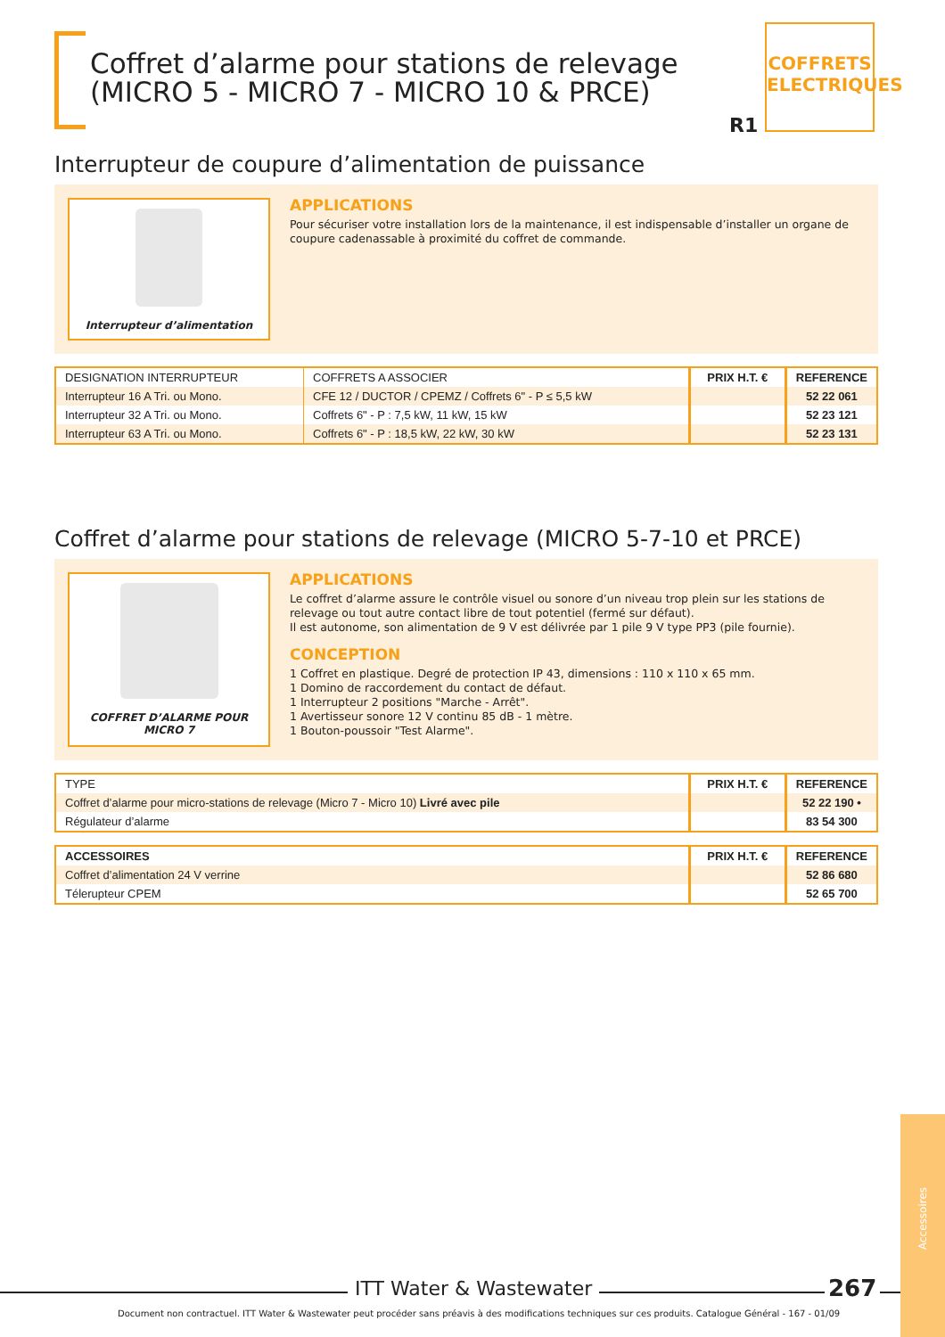Coffret d’alarme pour stations de relevage
(MICRO 5 - MICRO 7 - MICRO 10 & PRCE)
R1
COFFRETS ELECTRIQUES
Interrupteur de coupure d’alimentation de puissance
Interrupteur d’alimentation
APPLICATIONS
Pour sécuriser votre installation lors de la maintenance, il est indispensable d’installer un organe de coupure cadenassable à proximité du coffret de commande.
| DESIGNATION INTERRUPTEUR | COFFRETS A ASSOCIER | PRIX H.T. € | REFERENCE |
| --- | --- | --- | --- |
| Interrupteur 16 A Tri. ou Mono. | CFE 12 / DUCTOR / CPEMZ / Coffrets 6" - P ≤ 5,5 kW | | 52 22 061 |
| Interrupteur 32 A Tri. ou Mono. | Coffrets 6" - P : 7,5 kW, 11 kW, 15 kW | | 52 23 121 |
| Interrupteur 63 A Tri. ou Mono. | Coffrets 6" - P : 18,5 kW, 22 kW, 30 kW | | 52 23 131 |
Coffret d’alarme pour stations de relevage (MICRO 5-7-10 et PRCE)
COFFRET D’ALARME POUR MICRO 7
APPLICATIONS
Le coffret d’alarme assure le contrôle visuel ou sonore d’un niveau trop plein sur les stations de relevage ou tout autre contact libre de tout potentiel (fermé sur défaut).
Il est autonome, son alimentation de 9 V est délivrée par 1 pile 9 V type PP3 (pile fournie).
CONCEPTION
1 Coffret en plastique. Degré de protection IP 43, dimensions : 110 x 110 x 65 mm.
1 Domino de raccordement du contact de défaut.
1 Interrupteur 2 positions "Marche - Arrêt".
1 Avertisseur sonore 12 V continu 85 dB - 1 mètre.
1 Bouton-poussoir "Test Alarme".
| TYPE | PRIX H.T. € | REFERENCE |
| --- | --- | --- |
| Coffret d’alarme pour micro-stations de relevage (Micro 7 - Micro 10) Livré avec pile | | 52 22 190 • |
| Régulateur d’alarme | | 83 54 300 |
| ACCESSOIRES | PRIX H.T. € | REFERENCE |
| --- | --- | --- |
| Coffret d’alimentation 24 V verrine | | 52 86 680 |
| Télerupteur CPEM | | 52 65 700 |
Accessoires
ITT Water & Wastewater 267
Document non contractuel. ITT Water & Wastewater peut procéder sans préavis à des modifications techniques sur ces produits. Catalogue Général - 167 - 01/09